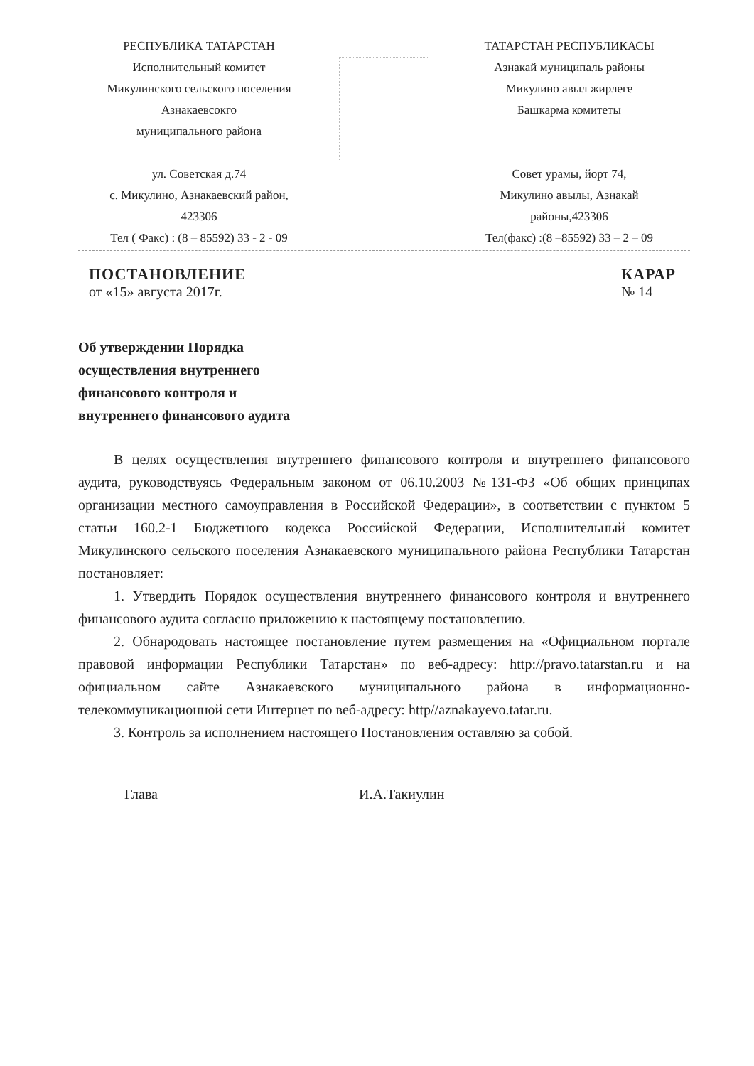РЕСПУБЛИКА ТАТАРСТАН
Исполнительный комитет
Микулинского сельского поселения
Азнакаевсокго
муниципального района
ул. Советская д.74
с. Микулино, Азнакаевский район,
423306
Тел ( Факс) : (8 – 85592) 33 - 2 - 09
ТАТАРСТАН РЕСПУБЛИКАСЫ
Азнакай муниципаль районы
Микулино авыл жирлеге
Башкарма комитеты
Совет урамы, йорт 74,
Микулино авылы, Азнакай
районы,423306
Тел(факс) :(8 –85592) 33 – 2 – 09
ПОСТАНОВЛЕНИЕ
от «15» августа 2017г.
КАРАР
№ 14
Об утверждении Порядка
осуществления внутреннего
финансового контроля и
внутреннего финансового аудита
В целях осуществления внутреннего финансового контроля и внутреннего финансового аудита, руководствуясь Федеральным законом от 06.10.2003 №131-ФЗ «Об общих принципах организации местного самоуправления в Российской Федерации», в соответствии с пунктом 5 статьи 160.2-1 Бюджетного кодекса Российской Федерации, Исполнительный комитет Микулинского сельского поселения Азнакаевского муниципального района Республики Татарстан постановляет:
1. Утвердить Порядок осуществления внутреннего финансового контроля и внутреннего финансового аудита согласно приложению к настоящему постановлению.
2. Обнародовать настоящее постановление путем размещения на «Официальном портале правовой информации Республики Татарстан» по веб-адресу: http://pravo.tatarstan.ru и на официальном сайте Азнакаевского муниципального района в информационно-телекоммуникационной сети Интернет по веб-адресу: http//aznakayevo.tatar.ru.
3. Контроль за исполнением настоящего Постановления оставляю за собой.
Глава И.А.Такиулин